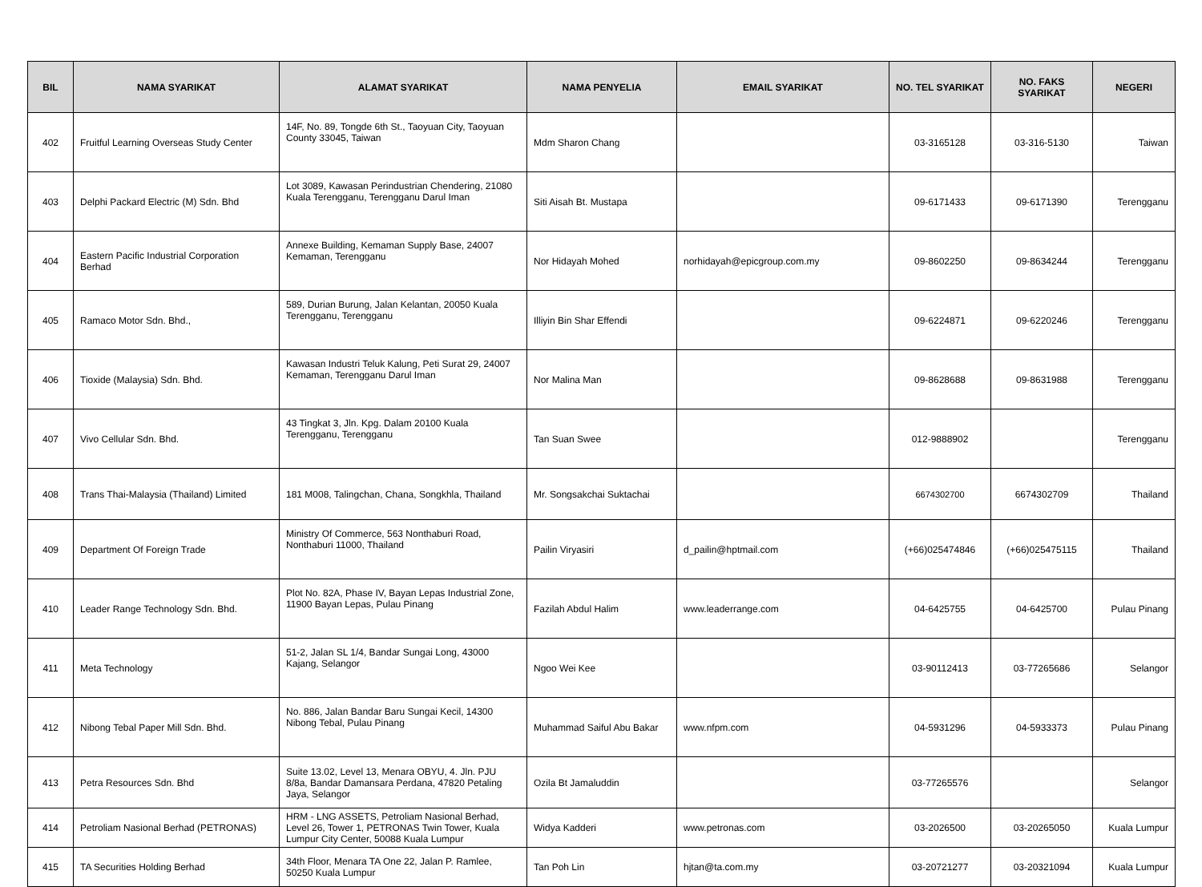| BIL | NAMA SYARIKAT | ALAMAT SYARIKAT | NAMA PENYELIA | EMAIL SYARIKAT | NO. TEL SYARIKAT | NO. FAKS SYARIKAT | NEGERI |
| --- | --- | --- | --- | --- | --- | --- | --- |
| 402 | Fruitful Learning Overseas Study Center | 14F, No. 89, Tongde 6th St., Taoyuan City, Taoyuan County 33045, Taiwan | Mdm Sharon Chang | | 03-3165128 | 03-316-5130 | Taiwan |
| 403 | Delphi Packard Electric (M) Sdn. Bhd | Lot 3089, Kawasan Perindustrian Chendering, 21080 Kuala Terengganu, Terengganu Darul Iman | Siti Aisah Bt. Mustapa | | 09-6171433 | 09-6171390 | Terengganu |
| 404 | Eastern Pacific Industrial Corporation Berhad | Annexe Building, Kemaman Supply Base, 24007 Kemaman, Terengganu | Nor Hidayah Mohed | norhidayah@epicgroup.com.my | 09-8602250 | 09-8634244 | Terengganu |
| 405 | Ramaco Motor Sdn. Bhd., | 589, Durian Burung, Jalan Kelantan, 20050 Kuala Terengganu, Terengganu | Illiyin Bin Shar Effendi | | 09-6224871 | 09-6220246 | Terengganu |
| 406 | Tioxide (Malaysia) Sdn. Bhd. | Kawasan Industri Teluk Kalung, Peti Surat 29, 24007 Kemaman, Terengganu Darul Iman | Nor Malina Man | | 09-8628688 | 09-8631988 | Terengganu |
| 407 | Vivo Cellular Sdn. Bhd. | 43 Tingkat 3, Jln. Kpg. Dalam 20100 Kuala Terengganu, Terengganu | Tan Suan Swee | | 012-9888902 | | Terengganu |
| 408 | Trans Thai-Malaysia (Thailand) Limited | 181 M008, Talingchan, Chana, Songkhla, Thailand | Mr. Songsakchai Suktachai | | 6674302700 | 6674302709 | Thailand |
| 409 | Department Of Foreign Trade | Ministry Of Commerce, 563 Nonthaburi Road, Nonthaburi 11000, Thailand | Pailin Viryasiri | d_pailin@hptmail.com | (+66)025474846 | (+66)025475115 | Thailand |
| 410 | Leader Range Technology Sdn. Bhd. | Plot No. 82A, Phase IV, Bayan Lepas Industrial Zone, 11900 Bayan Lepas, Pulau Pinang | Fazilah Abdul Halim | www.leaderrange.com | 04-6425755 | 04-6425700 | Pulau Pinang |
| 411 | Meta Technology | 51-2, Jalan SL 1/4, Bandar Sungai Long, 43000 Kajang, Selangor | Ngoo Wei Kee | | 03-90112413 | 03-77265686 | Selangor |
| 412 | Nibong Tebal Paper Mill Sdn. Bhd. | No. 886, Jalan Bandar Baru Sungai Kecil, 14300 Nibong Tebal, Pulau Pinang | Muhammad Saiful Abu Bakar | www.nfpm.com | 04-5931296 | 04-5933373 | Pulau Pinang |
| 413 | Petra Resources Sdn. Bhd | Suite 13.02, Level 13, Menara OBYU, 4. Jln. PJU 8/8a, Bandar Damansara Perdana, 47820 Petaling Jaya, Selangor | Ozila Bt Jamaluddin | | 03-77265576 | | Selangor |
| 414 | Petroliam Nasional Berhad (PETRONAS) | HRM - LNG ASSETS, Petroliam Nasional Berhad, Level 26, Tower 1, PETRONAS Twin Tower, Kuala Lumpur City Center, 50088 Kuala Lumpur | Widya Kadderi | www.petronas.com | 03-2026500 | 03-20265050 | Kuala Lumpur |
| 415 | TA Securities Holding Berhad | 34th Floor, Menara TA One 22, Jalan P. Ramlee, 50250 Kuala Lumpur | Tan Poh Lin | hjtan@ta.com.my | 03-20721277 | 03-20321094 | Kuala Lumpur |